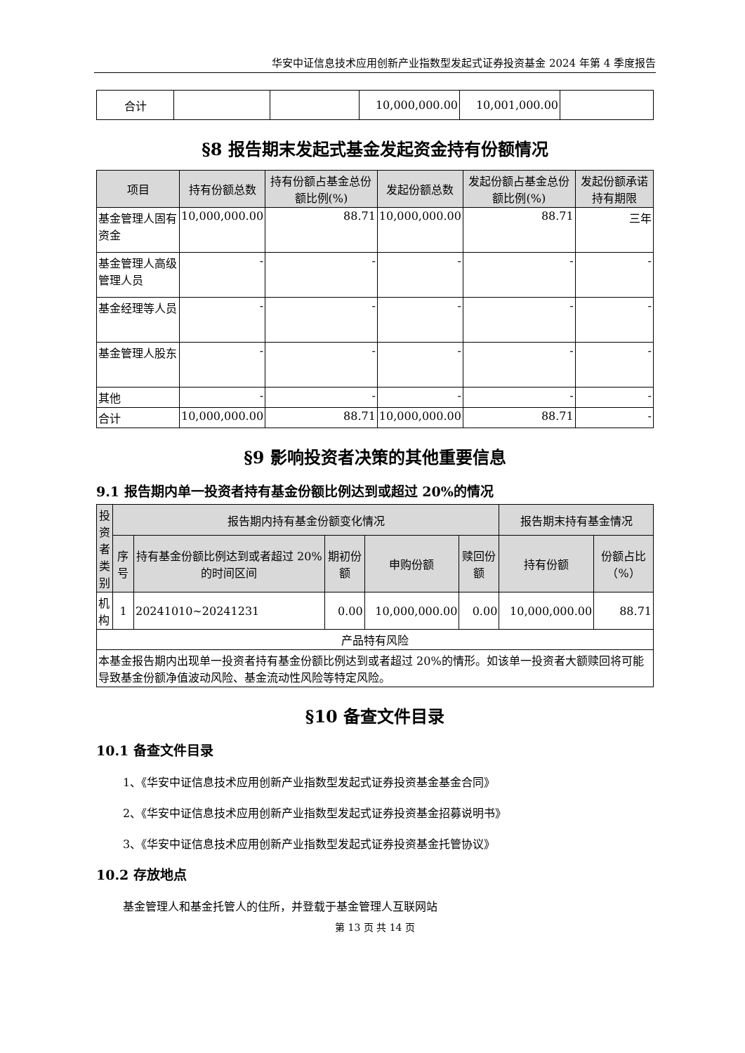华安中证信息技术应用创新产业指数型发起式证券投资基金 2024 年第 4 季度报告
| 合计 | | | 10,000,000.00 | 10,001,000.00 | |
§8 报告期末发起式基金发起资金持有份额情况
| 项目 | 持有份额总数 | 持有份额占基金总份额比例(%) | 发起份额总数 | 发起份额占基金总份额比例(%) | 发起份额承诺持有期限 |
| --- | --- | --- | --- | --- | --- |
| 基金管理人固有资金 | 10,000,000.00 | 88.71 | 10,000,000.00 | 88.71 | 三年 |
| 基金管理人高级管理人员 | - | - | - | - | - |
| 基金经理等人员 | - | - | - | - | - |
| 基金管理人股东 | - | - | - | - | - |
| 其他 | - | - | - | - | - |
| 合计 | 10,000,000.00 | 88.71 | 10,000,000.00 | 88.71 | - |
§9 影响投资者决策的其他重要信息
9.1 报告期内单一投资者持有基金份额比例达到或超过 20%的情况
| 投资者类别 | 报告期内持有基金份额变化情况 | | | | | 报告期末持有基金情况 | |
| --- | --- | --- | --- | --- | --- | --- | --- |
| | 序号 | 持有基金份额比例达到或者超过 20%的时间区间 | 期初份额 | 申购份额 | 赎回份额 | 持有份额 | 份额占比（%） |
| 机构 | 1 | 20241010~20241231 | 0.00 | 10,000,000.00 | 0.00 | 10,000,000.00 | 88.71 |
| 产品特有风险 | | | | | | | |
| 本基金报告期内出现单一投资者持有基金份额比例达到或者超过 20%的情形。如该单一投资者大额赎回将可能导致基金份额净值波动风险、基金流动性风险等特定风险。 | | | | | | | |
§10 备查文件目录
10.1 备查文件目录
1、《华安中证信息技术应用创新产业指数型发起式证券投资基金基金合同》
2、《华安中证信息技术应用创新产业指数型发起式证券投资基金招募说明书》
3、《华安中证信息技术应用创新产业指数型发起式证券投资基金托管协议》
10.2 存放地点
基金管理人和基金托管人的住所，并登载于基金管理人互联网站
第 13 页 共 14 页